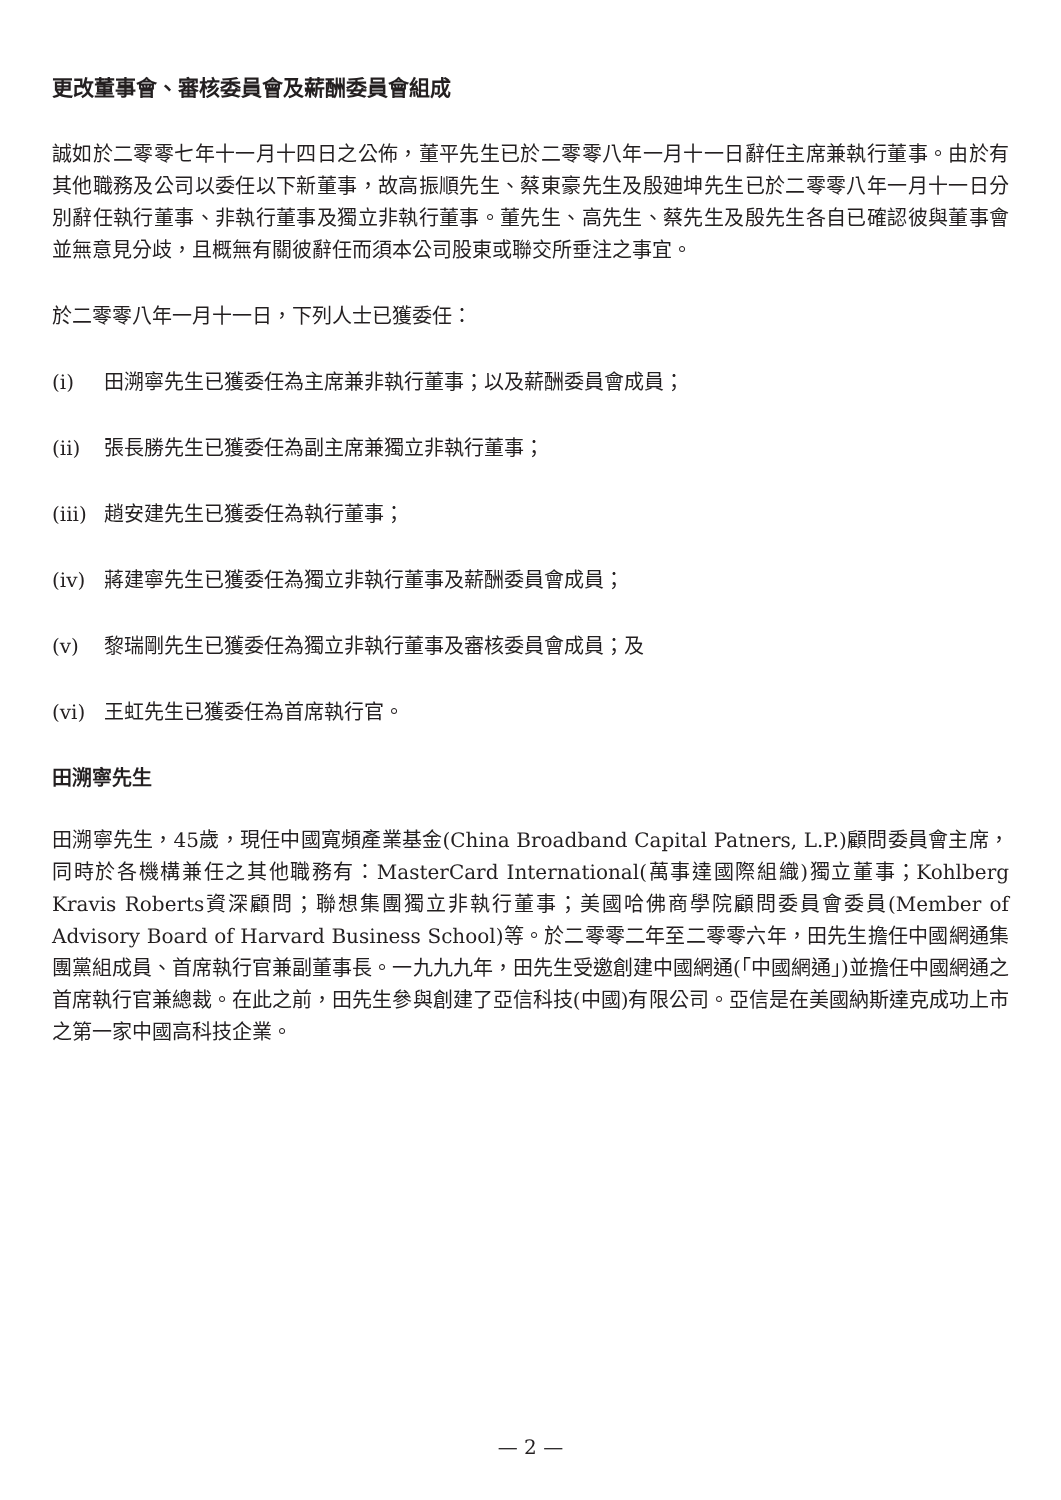更改董事會、審核委員會及薪酬委員會組成
誠如於二零零七年十一月十四日之公佈，董平先生已於二零零八年一月十一日辭任主席兼執行董事。由於有其他職務及公司以委任以下新董事，故高振順先生、蔡東豪先生及殷廸坤先生已於二零零八年一月十一日分別辭任執行董事、非執行董事及獨立非執行董事。董先生、高先生、蔡先生及殷先生各自已確認彼與董事會並無意見分歧，且概無有關彼辭任而須本公司股東或聯交所垂注之事宜。
於二零零八年一月十一日，下列人士已獲委任：
(i) 田溯寧先生已獲委任為主席兼非執行董事；以及薪酬委員會成員；
(ii) 張長勝先生已獲委任為副主席兼獨立非執行董事；
(iii) 趙安建先生已獲委任為執行董事；
(iv) 蔣建寧先生已獲委任為獨立非執行董事及薪酬委員會成員；
(v) 黎瑞剛先生已獲委任為獨立非執行董事及審核委員會成員；及
(vi) 王虹先生已獲委任為首席執行官。
田溯寧先生
田溯寧先生，45歲，現任中國寬頻產業基金(China Broadband Capital Patners, L.P.)顧問委員會主席，同時於各機構兼任之其他職務有：MasterCard International(萬事達國際組織)獨立董事；Kohlberg Kravis Roberts資深顧問；聯想集團獨立非執行董事；美國哈佛商學院顧問委員會委員(Member of Advisory Board of Harvard Business School)等。於二零零二年至二零零六年，田先生擔任中國網通集團黨組成員、首席執行官兼副董事長。一九九九年，田先生受邀創建中國網通(「中國網通」)並擔任中國網通之首席執行官兼總裁。在此之前，田先生參與創建了亞信科技(中國)有限公司。亞信是在美國納斯達克成功上市之第一家中國高科技企業。
— 2 —